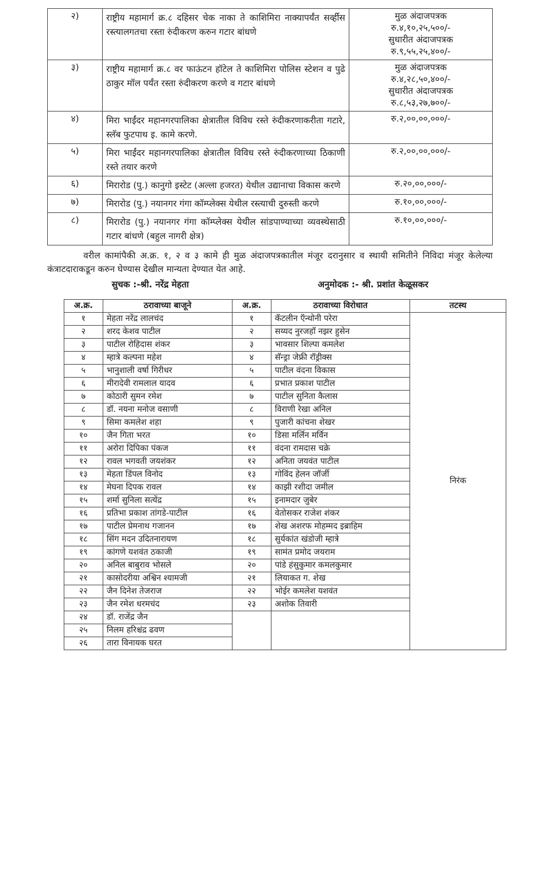| २) | राष्ट्रीय महामार्ग क्र.८ दहिसर चेक नाका ते काशिमिरा नाक्यापर्यंत सर्व्हीस रस्त्यालगतचा रस्ता रुंदीकरण करुन गटार बांधणे | मुळ अंदाजपत्रक रु.४,१०,२५,५००/- सुधारीत अंदाजपत्रक रु.९,५५,२५,४००/- |
| ३) | राष्ट्रीय महामार्ग क्र.८ वर फाऊंटन हॉटेल ते काशिमिरा पोलिस स्टेशन व पुढे ठाकुर मॉल पर्यंत रस्ता रुंदीकरण करणे व गटार बांधणे | मुळ अंदाजपत्रक रु.४,२८,५०,४००/- सुधारीत अंदाजपत्रक रु.८,५३,२७,७००/- |
| ४) | मिरा भाईंदर महानगरपालिका क्षेत्रातील विविध रस्ते रुंदीकरणाकरीता गटारे, स्लॅब फुटपाथ इ. कामे करणे. | रु.२,००,००,०००/- |
| ५) | मिरा भाईंदर महानगरपालिका क्षेत्रातील विविध रस्ते रुंदीकरणाच्या ठिकाणी रस्ते तयार करणे | रु.२,००,००,०००/- |
| ६) | मिरारोड (पु.) कानुगो इस्टेट (अल्ला हजरत) येथील उद्यानाचा विकास करणे | रु.२०,००,०००/- |
| ७) | मिरारोड (पु.) नयानगर गंगा कॉम्प्लेक्स येथील रस्त्याची दुरुस्ती करणे | रु.१०,००,०००/- |
| ८) | मिरारोड (पु.) नयानगर गंगा कॉम्प्लेक्स येथील सांडपाण्याच्या व्यवस्थेसाठी गटार बांधणे (बहुल नागरी क्षेत्र) | रु.१०,००,०००/- |
वरील कामांपैकी अ.क्र. १, २ व ३ कामे ही मुळ अंदाजपत्रकातील मंजूर दरानुसार व स्थायी समितीने निविदा मंजूर केलेल्या कंत्राटदाराकडून करुन घेण्यास देखील मान्यता देण्यात येत आहे.
सुचक :-श्री. नरेंद्र मेहता अनुमोदक :- श्री. प्रशांत केळूसकर
| अ.क्र. | ठरावाच्या बाजूने | अ.क्र. | ठरावाच्या विरोधात | तटस्थ |
| --- | --- | --- | --- | --- |
| १ | मेहता नरेंद्र लालचंद | १ | कॅटलीन ऍन्थोनी परेरा | निरंक |
| २ | शरद केशव पाटील | २ | सय्यद नुरजहॉ नझर हुसेन | |
| ३ | पाटील रोहिदास शंकर | ३ | भावसार शिल्पा कमलेश | |
| ४ | म्हात्रे कल्पना महेश | ४ | सॅन्ड्रा जेफ्री रॉड्रीक्स | |
| ५ | भानुशाली वर्षा गिरीधर | ५ | पाटील वंदना विकास | |
| ६ | मीरादेवी रामलाल यादव | ६ | प्रभात प्रकाश पाटील | |
| ७ | कोठारी सुमन रमेश | ७ | पाटील सुनिता कैलास | |
| ८ | डॉ. नयना मनोज वसाणी | ८ | विराणी रेखा अनिल | |
| ९ | सिमा कमलेश शहा | ९ | पुजारी कांचना शेखर | |
| १० | जैन गिता भरत | १० | डिसा मर्लिन मर्विन | |
| ११ | अरोरा दिपिका पंकज | ११ | वंदना रामदास चक्रे | |
| १२ | रावल भगवती जयशंकर | १२ | अनिता जयवंत पाटील | |
| १३ | मेहता डिंपल विनोद | १३ | गोविंद हेलन जॉर्जी | |
| १४ | मेघना दिपक रावल | १४ | काझी रशीदा जमील | |
| १५ | शर्मा सुनिला सत्येंद्र | १५ | इनामदार जुबेर | |
| १६ | प्रतिभा प्रकाश तांगडे-पाटील | १६ | वेतोसकर राजेश शंकर | |
| १७ | पाटील प्रेमनाथ गजानन | १७ | शेख अशरफ मोहम्मद इब्राहिम | |
| १८ | सिंग मदन उदितनारायण | १८ | सुर्यकांत खंडोजी म्हात्रे | |
| १९ | कांगणे यशवंत ठकाजी | १९ | सामंत प्रमोद जयराम | |
| २० | अनिल बाबुराव भोसले | २० | पांडे हंसुकुमार कमलकुमार | |
| २१ | कासोदरीया अश्विन श्यामजी | २१ | लियाकत ग. शेख | |
| २२ | जैन दिनेश तेजराज | २२ | भोईर कमलेश यशवंत | |
| २३ | जैन रमेश धरमचंद | २३ | अशोक तिवारी | |
| २४ | डॉ. राजेंद्र जैन | | | |
| २५ | निलम हरिश्चंद्र ढवण | | | |
| २६ | तारा विनायक घरत | | | |